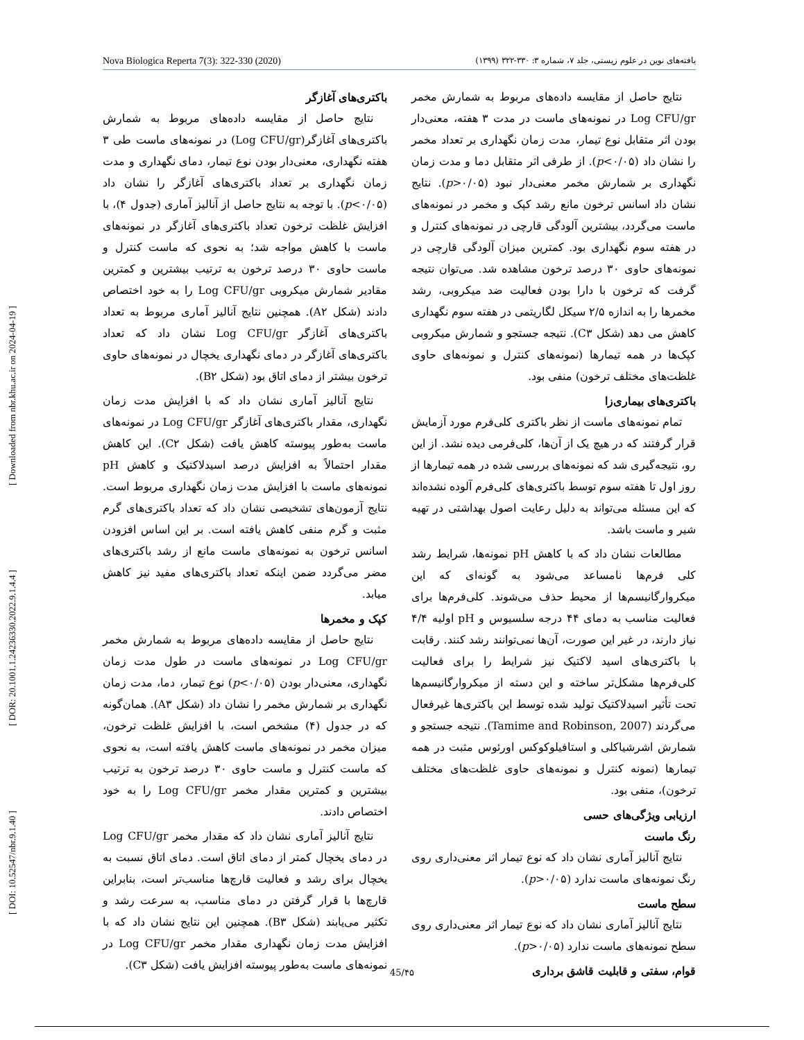[ DOI: 10.52547/nbr.9.1.40 ] [ DOR: 20.1001.1.24236330.2022.9.1.4.4 ] [ Downloaded from nbr.khu.ac.ir on 2024-04-19 ]
Nova Biologica Reperta 7(3): 322-330 (2020) یافته‌های نوین در علوم زیستی، جلد ۷، شماره ۳: ۳۳۰-۳۲۲ (۱۳۹۹)
باکتری‌های آغازگر
نتایج حاصل از مقایسه داده‌های مربوط به شمارش باکتری‌های آغازگر(Log CFU/gr) در نمونه‌های ماست طی ۳ هفته نگهداری، معنی‌دار بودن نوع تیمار، دمای نگهداری و مدت زمان نگهداری بر تعداد باکتری‌های آغازگر را نشان داد (p<۰/۰۵). با توجه به نتایج حاصل از آنالیز آماری (جدول ۴)، با افزایش غلظت ترخون تعداد باکتری‌های آغازگر در نمونه‌های ماست با کاهش مواجه شد؛ به نحوی که ماست کنترل و ماست حاوی ۳۰ درصد ترخون به ترتیب بیشترین و کمترین مقادیر شمارش میکروبی Log CFU/gr را به خود اختصاص دادند (شکل A۲). همچنین نتایج آنالیز آماری مربوط به تعداد باکتری‌های آغازگر Log CFU/gr نشان داد که تعداد باکتری‌های آغازگر در دمای نگهداری یخچال در نمونه‌های حاوی ترخون بیشتر از دمای اتاق بود (شکل B۲).
نتایج آنالیز آماری نشان داد که با افزایش مدت زمان نگهداری، مقدار باکتری‌های آغازگر Log CFU/gr در نمونه‌های ماست به‌طور پیوسته کاهش یافت (شکل C۲). این کاهش مقدار احتمالاً به افزایش درصد اسیدلاکتیک و کاهش pH نمونه‌های ماست با افزایش مدت زمان نگهداری مربوط است. نتایج آزمون‌های تشخیصی نشان داد که تعداد باکتری‌های گرم مثبت و گرم منفی کاهش یافته است. بر این اساس افزودن اسانس ترخون به نمونه‌های ماست مانع از رشد باکتری‌های مضر می‌گردد ضمن اینکه تعداد باکتری‌های مفید نیز کاهش میابد.
کپک و مخمرها
نتایج حاصل از مقایسه داده‌های مربوط به شمارش مخمر Log CFU/gr در نمونه‌های ماست در طول مدت زمان نگهداری، معنی‌دار بودن (p<۰/۰۵) نوع تیمار، دما، مدت زمان نگهداری بر شمارش مخمر را نشان داد (شکل A۳). همان‌گونه که در جدول (۴) مشخص است، با افزایش غلظت ترخون، میزان مخمر در نمونه‌های ماست کاهش یافته است، به نحوی که ماست کنترل و ماست حاوی ۳۰ درصد ترخون به ترتیب بیشترین و کمترین مقدار مخمر Log CFU/gr را به خود اختصاص دادند.
نتایج آنالیز آماری نشان داد که مقدار مخمر Log CFU/gr در دمای یخچال کمتر از دمای اتاق است. دمای اتاق نسبت به یخچال برای رشد و فعالیت قارچ‌ها مناسب‌تر است، بنابراین قارچ‌ها با قرار گرفتن در دمای مناسب، به سرعت رشد و تکثیر می‌یابند (شکل B۳). همچنین این نتایج نشان داد که با افزایش مدت زمان نگهداری مقدار مخمر Log CFU/gr در نمونه‌های ماست به‌طور پیوسته افزایش یافت (شکل C۳).
نتایج حاصل از مقایسه داده‌های مربوط به شمارش مخمر Log CFU/gr در نمونه‌های ماست در مدت ۳ هفته، معنی‌دار بودن اثر متقابل نوع تیمار، مدت زمان نگهداری بر تعداد مخمر را نشان داد (p<۰/۰۵). از طرفی اثر متقابل دما و مدت زمان نگهداری بر شمارش مخمر معنی‌دار نبود (p>۰/۰۵). نتایج نشان داد اسانس ترخون مانع رشد کپک و مخمر در نمونه‌های ماست می‌گردد، بیشترین آلودگی قارچی در نمونه‌های کنترل و در هفته سوم نگهداری بود. کمترین میزان آلودگی قارچی در نمونه‌های حاوی ۳۰ درصد ترخون مشاهده شد. می‌توان نتیجه گرفت که ترخون با دارا بودن فعالیت ضد میکروبی، رشد مخمرها را به اندازه ۲/۵ سیکل لگاریتمی در هفته سوم نگهداری کاهش می دهد (شکل C۳). نتیجه جستجو و شمارش میکروبی کپک‌ها در همه تیمارها (نمونه‌های کنترل و نمونه‌های حاوی غلظت‌های مختلف ترخون) منفی بود.
باکتری‌های بیماری‌زا
تمام نمونه‌های ماست از نظر باکتری کلی‌فرم مورد آزمایش قرار گرفتند که در هیچ یک از آن‌ها، کلی‌فرمی دیده نشد. از این رو، نتیجه‌گیری شد که نمونه‌های بررسی شده در همه تیمارها از روز اول تا هفته سوم توسط باکتری‌های کلی‌فرم آلوده نشده‌اند که این مسئله می‌تواند به دلیل رعایت اصول بهداشتی در تهیه شیر و ماست باشد.
مطالعات نشان داد که با کاهش pH نمونه‌ها، شرایط رشد کلی فرم‌ها نامساعد می‌شود به گونه‌ای که این میکروارگانیسم‌ها از محیط حذف می‌شوند. کلی‌فرم‌ها برای فعالیت مناسب به دمای ۴۴ درجه سلسیوس و pH اولیه ۴/۴ نیاز دارند، در غیر این صورت، آن‌ها نمی‌توانند رشد کنند. رقابت با باکتری‌های اسید لاکتیک نیز شرایط را برای فعالیت کلی‌فرم‌ها مشکل‌تر ساخته و این دسته از میکروارگانیسم‌ها تحت تأثیر اسیدلاکتیک تولید شده توسط این باکتری‌ها غیرفعال می‌گردند (Tamime and Robinson, 2007). نتیجه جستجو و شمارش اشرشیاکلی و استافیلوکوکس اورئوس مثبت در همه تیمارها (نمونه کنترل و نمونه‌های حاوی غلظت‌های مختلف ترخون)، منفی بود.
ارزیابی ویژگی‌های حسی
رنگ ماست
نتایج آنالیز آماری نشان داد که نوع تیمار اثر معنی‌داری روی رنگ نمونه‌های ماست ندارد (p>۰/۰۵).
سطح ماست
نتایج آنالیز آماری نشان داد که نوع تیمار اثر معنی‌داری روی سطح نمونه‌های ماست ندارد (p>۰/۰۵).
قوام، سفتی و قابلیت قاشق برداری
45/۴۵